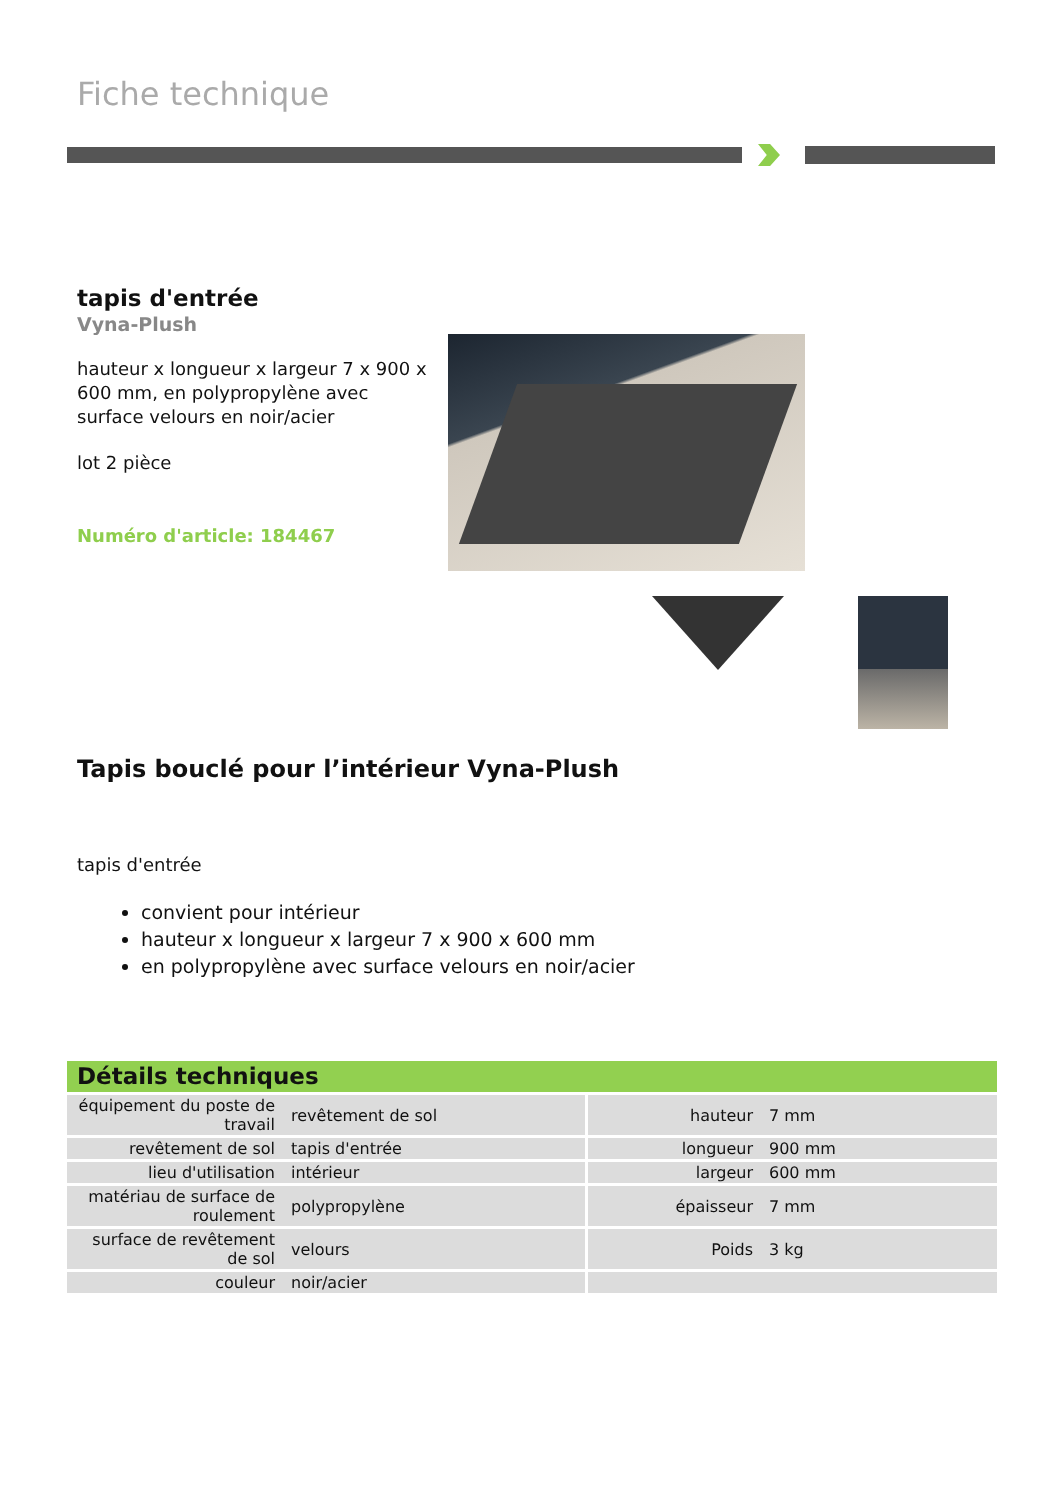Fiche technique
tapis d'entrée
Vyna-Plush
hauteur x longueur x largeur 7 x 900 x 600 mm, en polypropylène avec surface velours en noir/acier
lot 2 pièce
Numéro d'article: 184467
Tapis bouclé pour l’intérieur Vyna-Plush
tapis d'entrée
convient pour intérieur
hauteur x longueur x largeur 7 x 900 x 600 mm
en polypropylène avec surface velours en noir/acier
Détails techniques
| équipement du poste de travail | revêtement de sol | hauteur | 7 mm |
| revêtement de sol | tapis d'entrée | longueur | 900 mm |
| lieu d'utilisation | intérieur | largeur | 600 mm |
| matériau de surface de roulement | polypropylène | épaisseur | 7 mm |
| surface de revêtement de sol | velours | Poids | 3 kg |
| couleur | noir/acier | | |